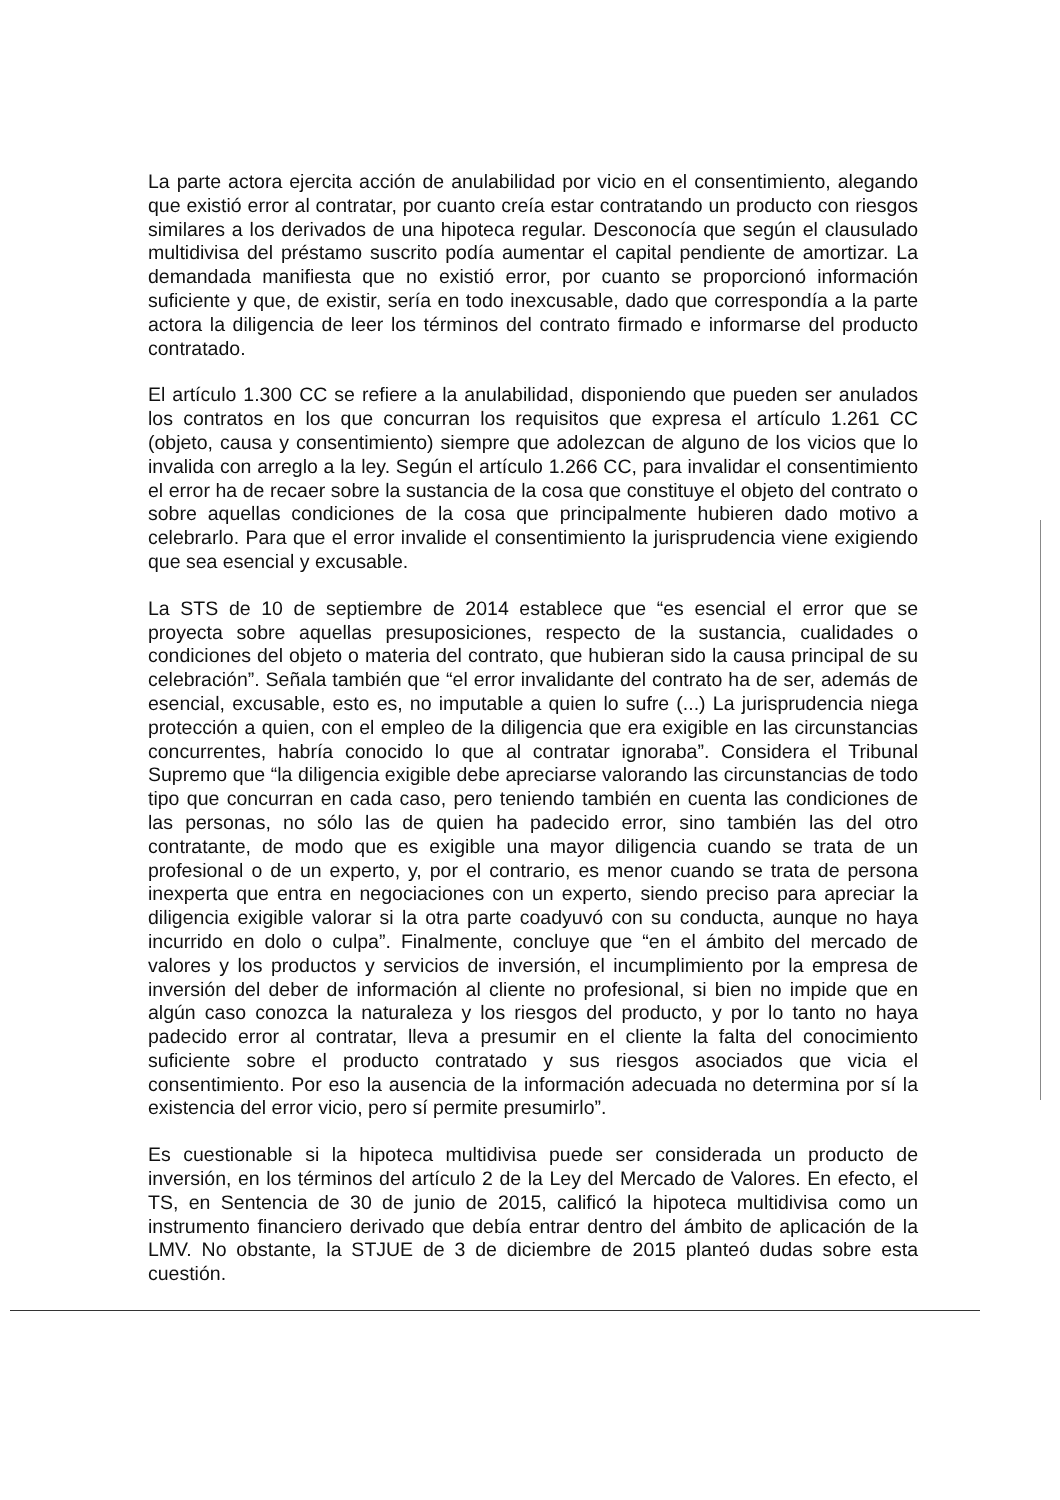La parte actora ejercita acción de anulabilidad por vicio en el consentimiento, alegando que existió error al contratar, por cuanto creía estar contratando un producto con riesgos similares a los derivados de una hipoteca regular. Desconocía que según el clausulado multidivisa del préstamo suscrito podía aumentar el capital pendiente de amortizar. La demandada manifiesta que no existió error, por cuanto se proporcionó información suficiente y que, de existir, sería en todo inexcusable, dado que correspondía a la parte actora la diligencia de leer los términos del contrato firmado e informarse del producto contratado.
El artículo 1.300 CC se refiere a la anulabilidad, disponiendo que pueden ser anulados los contratos en los que concurran los requisitos que expresa el artículo 1.261 CC (objeto, causa y consentimiento) siempre que adolezcan de alguno de los vicios que lo invalida con arreglo a la ley. Según el artículo 1.266 CC, para invalidar el consentimiento el error ha de recaer sobre la sustancia de la cosa que constituye el objeto del contrato o sobre aquellas condiciones de la cosa que principalmente hubieren dado motivo a celebrarlo. Para que el error invalide el consentimiento la jurisprudencia viene exigiendo que sea esencial y excusable.
La STS de 10 de septiembre de 2014 establece que “es esencial el error que se proyecta sobre aquellas presuposiciones, respecto de la sustancia, cualidades o condiciones del objeto o materia del contrato, que hubieran sido la causa principal de su celebración”. Señala también que “el error invalidante del contrato ha de ser, además de esencial, excusable, esto es, no imputable a quien lo sufre (...) La jurisprudencia niega protección a quien, con el empleo de la diligencia que era exigible en las circunstancias concurrentes, habría conocido lo que al contratar ignoraba”. Considera el Tribunal Supremo que “la diligencia exigible debe apreciarse valorando las circunstancias de todo tipo que concurran en cada caso, pero teniendo también en cuenta las condiciones de las personas, no sólo las de quien ha padecido error, sino también las del otro contratante, de modo que es exigible una mayor diligencia cuando se trata de un profesional o de un experto, y, por el contrario, es menor cuando se trata de persona inexperta que entra en negociaciones con un experto, siendo preciso para apreciar la diligencia exigible valorar si la otra parte coadyuvó con su conducta, aunque no haya incurrido en dolo o culpa”. Finalmente, concluye que “en el ámbito del mercado de valores y los productos y servicios de inversión, el incumplimiento por la empresa de inversión del deber de información al cliente no profesional, si bien no impide que en algún caso conozca la naturaleza y los riesgos del producto, y por lo tanto no haya padecido error al contratar, lleva a presumir en el cliente la falta del conocimiento suficiente sobre el producto contratado y sus riesgos asociados que vicia el consentimiento. Por eso la ausencia de la información adecuada no determina por sí la existencia del error vicio, pero sí permite presumirlo”.
Es cuestionable si la hipoteca multidivisa puede ser considerada un producto de inversión, en los términos del artículo 2 de la Ley del Mercado de Valores. En efecto, el TS, en Sentencia de 30 de junio de 2015, calificó la hipoteca multidivisa como un instrumento financiero derivado que debía entrar dentro del ámbito de aplicación de la LMV. No obstante, la STJUE de 3 de diciembre de 2015 planteó dudas sobre esta cuestión.